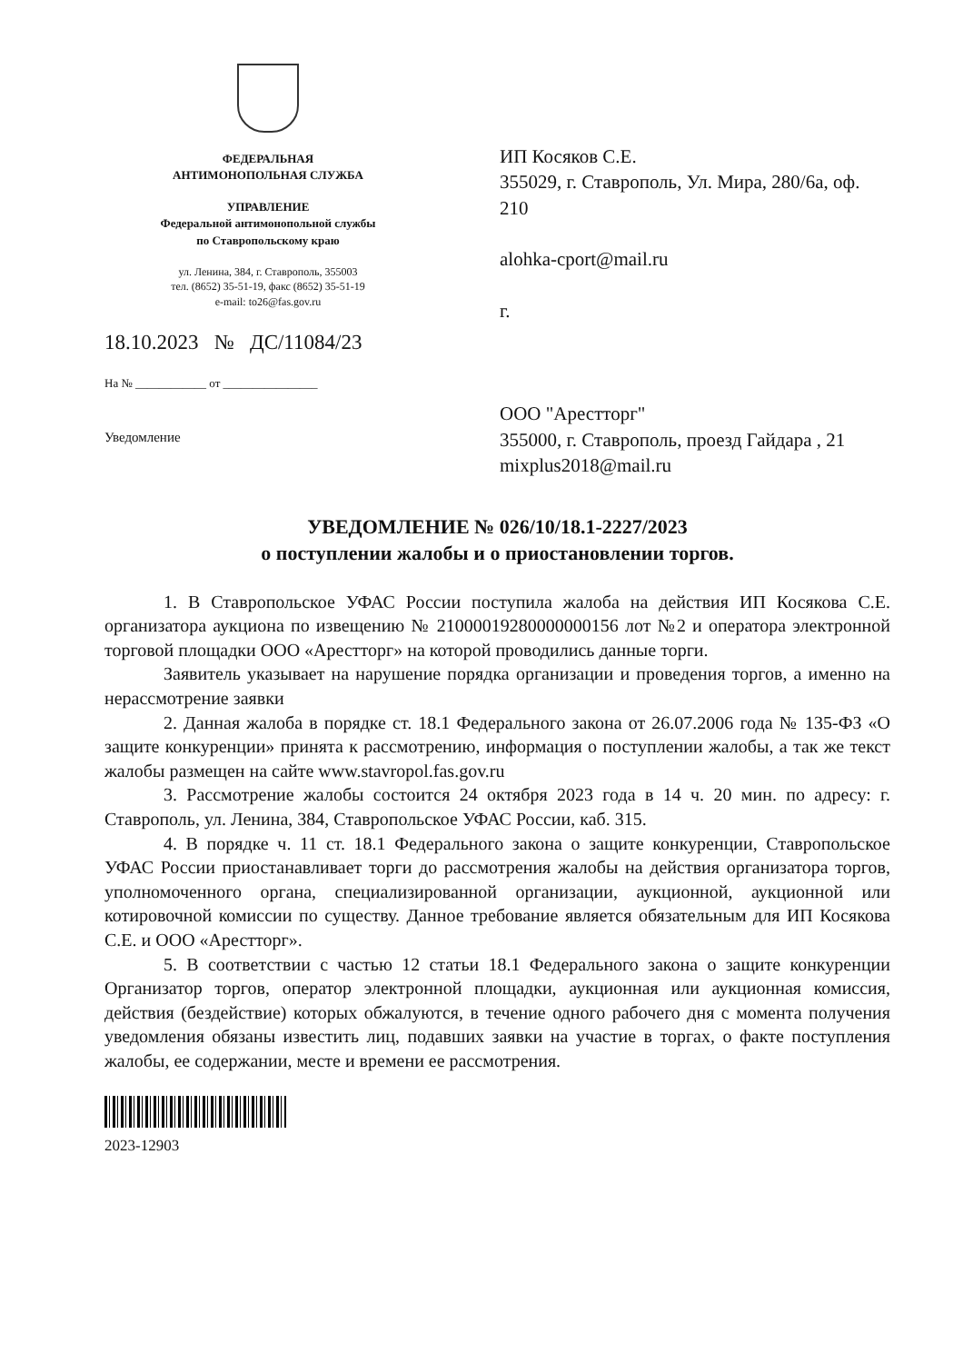ФЕДЕРАЛЬНАЯ
АНТИМОНОПОЛЬНАЯ СЛУЖБА
УПРАВЛЕНИЕ
Федеральной антимонопольной службы
по Ставропольскому краю
ул. Ленина, 384, г. Ставрополь, 355003
тел. (8652) 35-51-19, факс (8652) 35-51-19
e-mail: to26@fas.gov.ru
18.10.2023 № ДС/11084/23
На № ____________ от ________________
Уведомление
ИП Косяков С.Е.
355029, г. Ставрополь, Ул. Мира, 280/6а, оф. 210
alohka-cport@mail.ru
г.
ООО "Арестторг"
355000, г. Ставрополь, проезд Гайдара , 21
mixplus2018@mail.ru
УВЕДОМЛЕНИЕ № 026/10/18.1-2227/2023
о поступлении жалобы и о приостановлении торгов.
1. В Ставропольское УФАС России поступила жалоба на действия ИП Косякова С.Е. организатора аукциона по извещению № 21000019280000000156 лот №2 и оператора электронной торговой площадки ООО «Арестторг» на которой проводились данные торги.
Заявитель указывает на нарушение порядка организации и проведения торгов, а именно на нерассмотрение заявки
2. Данная жалоба в порядке ст. 18.1 Федерального закона от 26.07.2006 года № 135-ФЗ «О защите конкуренции» принята к рассмотрению, информация о поступлении жалобы, а так же текст жалобы размещен на сайте www.stavropol.fas.gov.ru
3. Рассмотрение жалобы состоится 24 октября 2023 года в 14 ч. 20 мин. по адресу: г. Ставрополь, ул. Ленина, 384, Ставропольское УФАС России, каб. 315.
4. В порядке ч. 11 ст. 18.1 Федерального закона о защите конкуренции, Ставропольское УФАС России приостанавливает торги до рассмотрения жалобы на действия организатора торгов, уполномоченного органа, специализированной организации, аукционной, аукционной или котировочной комиссии по существу. Данное требование является обязательным для ИП Косякова С.Е. и ООО «Арестторг».
5. В соответствии с частью 12 статьи 18.1 Федерального закона о защите конкуренции Организатор торгов, оператор электронной площадки, аукционная или аукционная комиссия, действия (бездействие) которых обжалуются, в течение одного рабочего дня с момента получения уведомления обязаны известить лиц, подавших заявки на участие в торгах, о факте поступления жалобы, ее содержании, месте и времени ее рассмотрения.
2023-12903